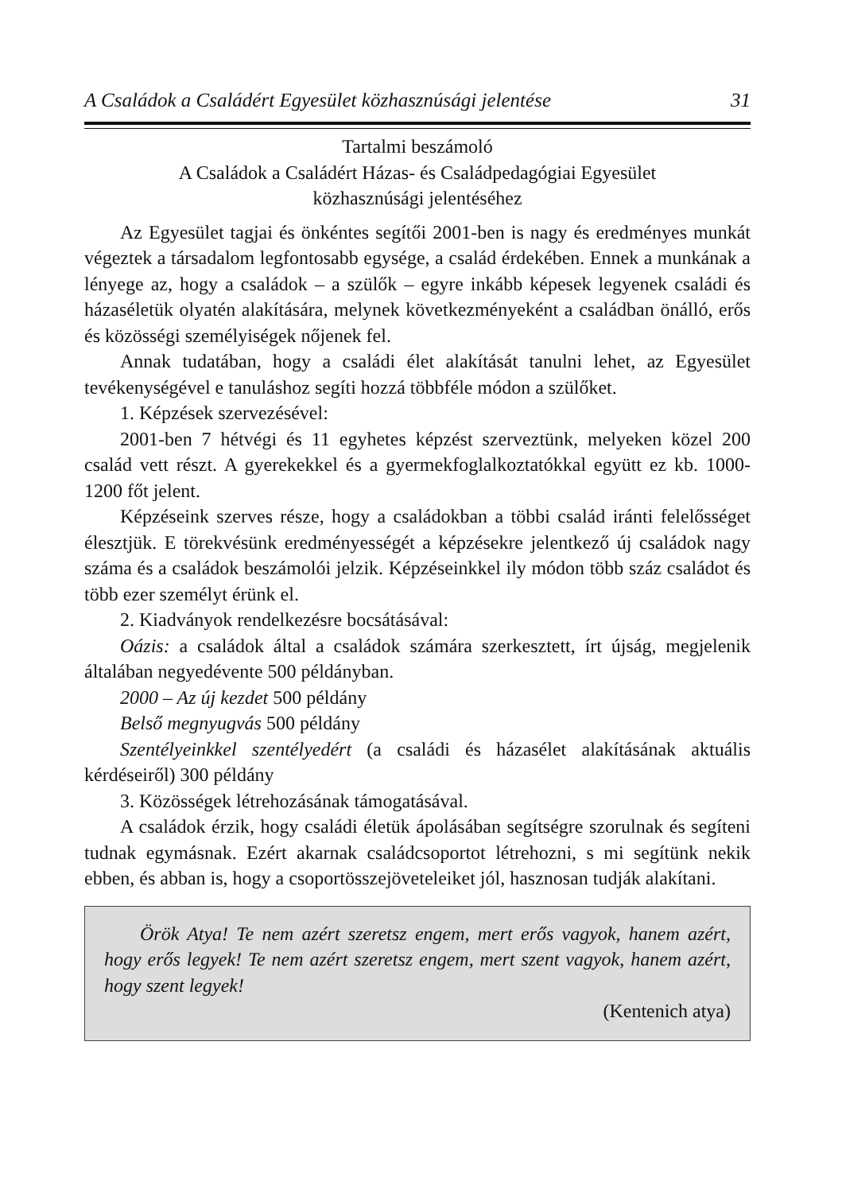A Családok a Családért Egyesület közhasznúsági jelentése 31
Tartalmi beszámoló
A Családok a Családért Házas- és Családpedagógiai Egyesület
közhasznúsági jelentéséhez
Az Egyesület tagjai és önkéntes segítői 2001-ben is nagy és eredményes munkát végeztek a társadalom legfontosabb egysége, a család érdekében. Ennek a munkának a lényege az, hogy a családok – a szülők – egyre inkább képesek legyenek családi és házaséletük olyatén alakítására, melynek következményeként a családban önálló, erős és közösségi személyiségek nőjenek fel.
Annak tudatában, hogy a családi élet alakítását tanulni lehet, az Egyesület tevékenységével e tanuláshoz segíti hozzá többféle módon a szülőket.
1. Képzések szervezésével:
2001-ben 7 hétvégi és 11 egyhetes képzést szerveztünk, melyeken közel 200 család vett részt. A gyerekekkel és a gyermekfoglalkoztatókkal együtt ez kb. 1000-1200 főt jelent.
Képzéseink szerves része, hogy a családokban a többi család iránti felelősséget élesztjük. E törekvésünk eredményességét a képzésekre jelentkező új családok nagy száma és a családok beszámolói jelzik. Képzéseinkkel ily módon több száz családot és több ezer személyt érünk el.
2. Kiadványok rendelkezésre bocsátásával:
Oázis: a családok által a családok számára szerkesztett, írt újság, megjelenik általában negyedévente 500 példányban.
2000 – Az új kezdet 500 példány
Belső megnyugvás 500 példány
Szentélyeinkkel szentélyedért (a családi és házasélet alakításának aktuális kérdéseiről) 300 példány
3. Közösségek létrehozásának támogatásával.
A családok érzik, hogy családi életük ápolásában segítségre szorulnak és segíteni tudnak egymásnak. Ezért akarnak családcsoportot létrehozni, s mi segítünk nekik ebben, és abban is, hogy a csoportösszejöveteleiket jól, hasznosan tudják alakítani.
Örök Atya! Te nem azért szeretsz engem, mert erős vagyok, hanem azért, hogy erős legyek! Te nem azért szeretsz engem, mert szent vagyok, hanem azért, hogy szent legyek!
(Kentenich atya)